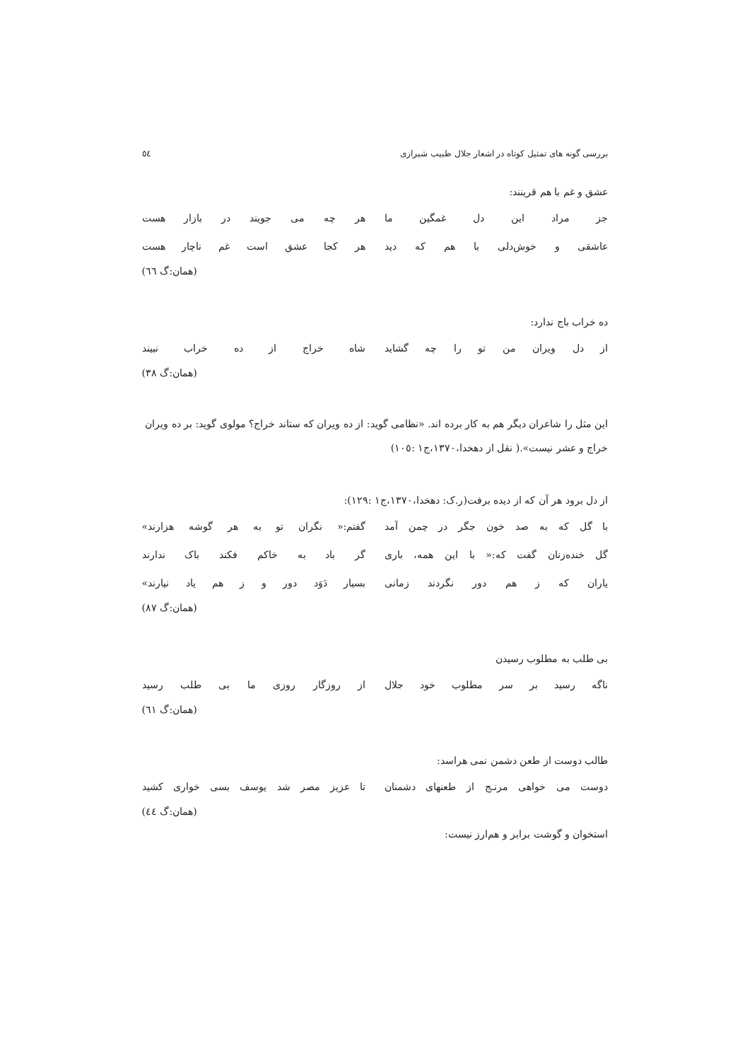بررسی گونه های تمثیل کوتاه در اشعار جلال طبیب شیرازی ٥٤
عشق و غم با هم قرینند:
جز مراد این دل غمگین ما هر چه می جویند در بازار هست
عاشقی و خوش‌دلی با هم که دید هر کجا عشق است غم ناچار هست
(همان:گ ٦٦)
ده خراب باج ندارد:
از دل ویران من تو را چه گشاید شاه خراج از ده خراب نبیند
(همان:گ ٣٨)
این مثل را شاعران دیگر هم به کار برده اند. «نظامی گوید: از ده ویران که ستاند خراج؟ مولوی گوید: بر ده ویران خراج و عشر نیست».( نقل از دهخدا،١٣٧٠،ج١ :١٠٥)
از دل برود هر آن که از دیده برفت(ر.ک: دهخدا،١٣٧٠،ج١ :١٢٩):
با گل که به صد خون جگر در چمن آمد گفتم:« نگران تو به هر گوشه هزارند»
گل خنده‌زنان گفت که:« با این همه، باری گر باد به خاکم فکند باک ندارند
یاران که ز هم دور نگردند زمانی بسیار دَوَد دور و ز هم یاد نیارند»
(همان:گ ٨٧)
بی طلب به مطلوب رسیدن
ناگه رسید بر سر مطلوب خود جلال از روزگار روزی ما بی طلب رسید
(همان:گ ٦١)
طالب دوست از طعن دشمن نمی هراسد:
دوست می خواهی مرنـج از طعنهای دشمنان تا عزیز مصر شد یوسف بسی خواری کشید
(همان:گ ٤٤)
استخوان و گوشت برابر و هم‌ارز نیست: